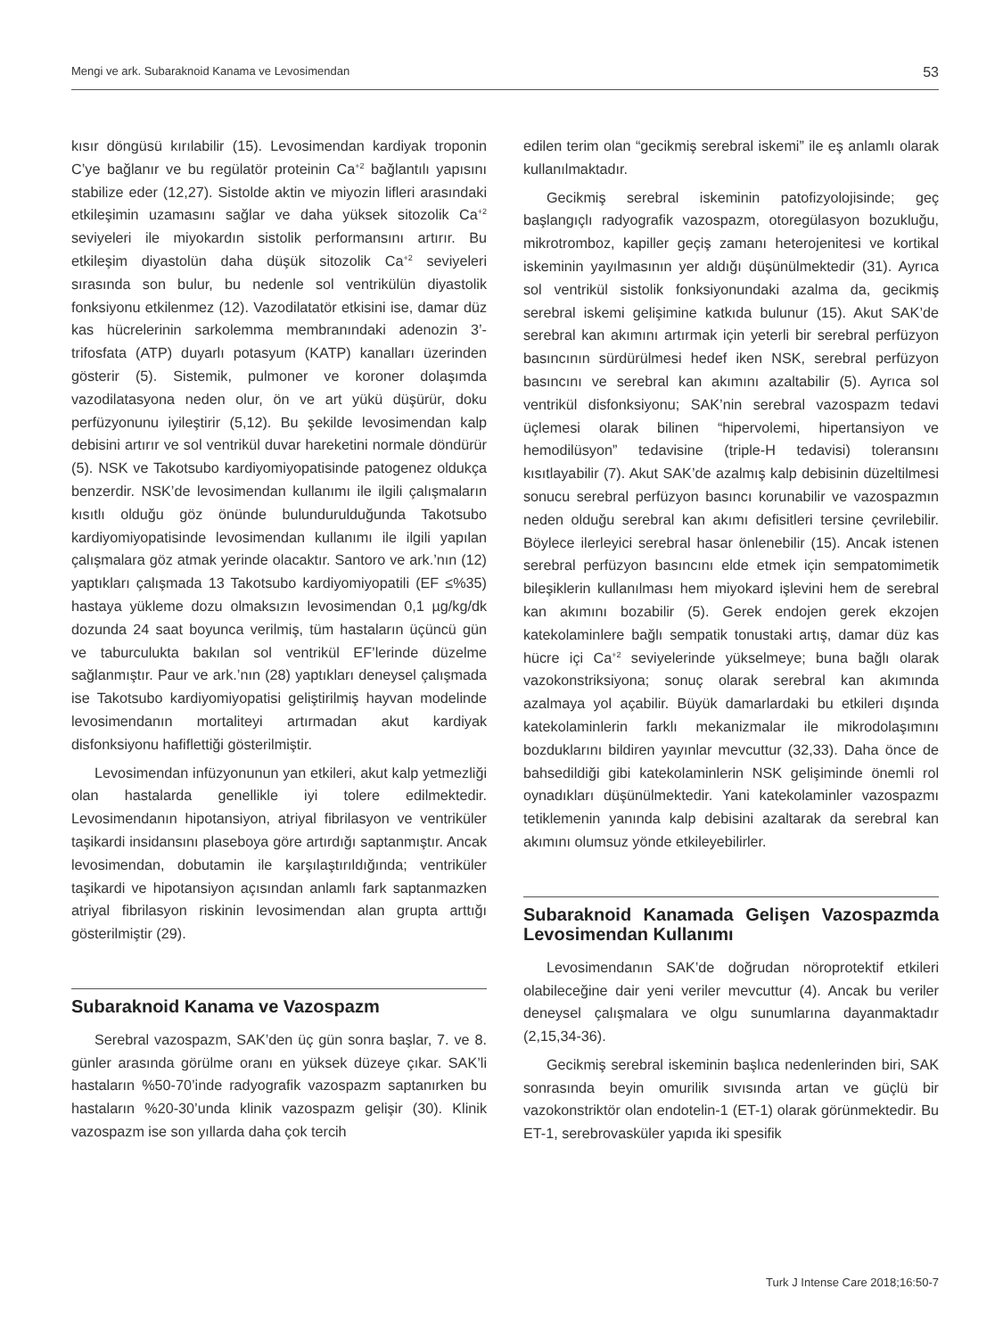Mengi ve ark. Subaraknoid Kanama ve Levosimendan 53
kısır döngüsü kırılabilir (15). Levosimendan kardiyak troponin C’ye bağlanır ve bu regülatör proteinin Ca<sup>+2</sup> bağlantılı yapısını stabilize eder (12,27). Sistolde aktin ve miyozin lifleri arasındaki etkileşimin uzamasını sağlar ve daha yüksek sitozolik Ca<sup>+2</sup> seviyeleri ile miyokardın sistolik performansını artırır. Bu etkileşim diyastolün daha düşük sitozolik Ca<sup>+2</sup> seviyeleri sırasında son bulur, bu nedenle sol ventrikülün diyastolik fonksiyonu etkilenmez (12). Vazodilatatör etkisini ise, damar düz kas hücrelerinin sarkolemma membranındaki adenozin 3’-trifosfata (ATP) duyarlı potasyum (KATP) kanalları üzerinden gösterir (5). Sistemik, pulmoner ve koroner dolaşımda vazodilatasyona neden olur, ön ve art yükü düşürür, doku perfüzyonunu iyileştirir (5,12). Bu şekilde levosimendan kalp debisini artırır ve sol ventrikül duvar hareketini normale döndürür (5). NSK ve Takotsubo kardiyomiyopatisinde patogenez oldukça benzerdir. NSK’de levosimendan kullanımı ile ilgili çalışmaların kısıtlı olduğu göz önünde bulundurulduğunda Takotsubo kardiyomiyopatisinde levosimendan kullanımı ile ilgili yapılan çalışmalara göz atmak yerinde olacaktır. Santoro ve ark.’nın (12) yaptıkları çalışmada 13 Takotsubo kardiyomiyopatili (EF ≤%35) hastaya yükleme dozu olmaksızın levosimendan 0,1 µg/kg/dk dozunda 24 saat boyunca verilmiş, tüm hastaların üçüncü gün ve taburculukta bakılan sol ventrikül EF’lerinde düzelme sağlanmıştır. Paur ve ark.’nın (28) yaptıkları deneysel çalışmada ise Takotsubo kardiyomiyopatisi geliştirilmiş hayvan modelinde levosimendanın mortaliteyi artırmadan akut kardiyak disfonksiyonu hafiflettiği gösterilmiştir.
Levosimendan infüzyonunun yan etkileri, akut kalp yetmezliği olan hastalarda genellikle iyi tolere edilmektedir. Levosimendanın hipotansiyon, atriyal fibrilasyon ve ventriküler taşikardi insidansını plaseboya göre artırdığı saptanmıştır. Ancak levosimendan, dobutamin ile karşılaştırıldığında; ventriküler taşikardi ve hipotansiyon açısından anlamlı fark saptanmazken atriyal fibrilasyon riskinin levosimendan alan grupta arttığı gösterilmiştir (29).
Subaraknoid Kanama ve Vazospazm
Serebral vazospazm, SAK’den üç gün sonra başlar, 7. ve 8. günler arasında görülme oranı en yüksek düzeye çıkar. SAK’li hastaların %50-70’inde radyografik vazospazm saptanırken bu hastaların %20-30’unda klinik vazospazm gelişir (30). Klinik vazospazm ise son yıllarda daha çok tercih
edilen terim olan “gecikmiş serebral iskemi” ile eş anlamlı olarak kullanılmaktadır.
Gecikmiş serebral iskeminin patofizyolojisinde; geç başlangıçlı radyografik vazospazm, otoregülasyon bozukluğu, mikrotromboz, kapiller geçiş zamanı heterojenitesi ve kortikal iskeminin yayılmasının yer aldığı düşünülmektedir (31). Ayrıca sol ventrikül sistolik fonksiyonundaki azalma da, gecikmiş serebral iskemi gelişimine katkıda bulunur (15). Akut SAK’de serebral kan akımını artırmak için yeterli bir serebral perfüzyon basıncının sürdürülmesi hedef iken NSK, serebral perfüzyon basıncını ve serebral kan akımını azaltabilir (5). Ayrıca sol ventrikül disfonksiyonu; SAK’nin serebral vazospazm tedavi üçlemesi olarak bilinen “hipervolemi, hipertansiyon ve hemodilüsyon” tedavisine (triple-H tedavisi) toleransını kısıtlayabilir (7). Akut SAK’de azalmış kalp debisinin düzeltilmesi sonucu serebral perfüzyon basıncı korunabilir ve vazospazmın neden olduğu serebral kan akımı defisitleri tersine çevrilebilir. Böylece ilerleyici serebral hasar önlenebilir (15). Ancak istenen serebral perfüzyon basıncını elde etmek için sempatomimetik bileşiklerin kullanılması hem miyokard işlevini hem de serebral kan akımını bozabilir (5). Gerek endojen gerek ekzojen katekolaminlere bağlı sempatik tonustaki artış, damar düz kas hücre içi Ca<sup>+2</sup> seviyelerinde yükselmeye; buna bağlı olarak vazokonstriksiyona; sonuç olarak serebral kan akımında azalmaya yol açabilir. Büyük damarlardaki bu etkileri dışında katekolaminlerin farklı mekanizmalar ile mikrodolaşımını bozduklarını bildiren yayınlar mevcuttur (32,33). Daha önce de bahsedildiği gibi katekolaminlerin NSK gelişiminde önemli rol oynadıkları düşünülmektedir. Yani katekolaminler vazospazmı tetiklemenin yanında kalp debisini azaltarak da serebral kan akımını olumsuz yönde etkileyebilirler.
Subaraknoid Kanamada Gelişen Vazospazmda Levosimendan Kullanımı
Levosimendanın SAK’de doğrudan nöroprotektif etkileri olabileceğine dair yeni veriler mevcuttur (4). Ancak bu veriler deneysel çalışmalara ve olgu sunumlarına dayanmaktadır (2,15,34-36).
Gecikmiş serebral iskeminin başlıca nedenlerinden biri, SAK sonrasında beyin omurilik sıvısında artan ve güçlü bir vazokonstriktör olan endotelin-1 (ET-1) olarak görünmektedir. Bu ET-1, serebrovasküler yapıda iki spesifik
Turk J Intense Care 2018;16:50-7